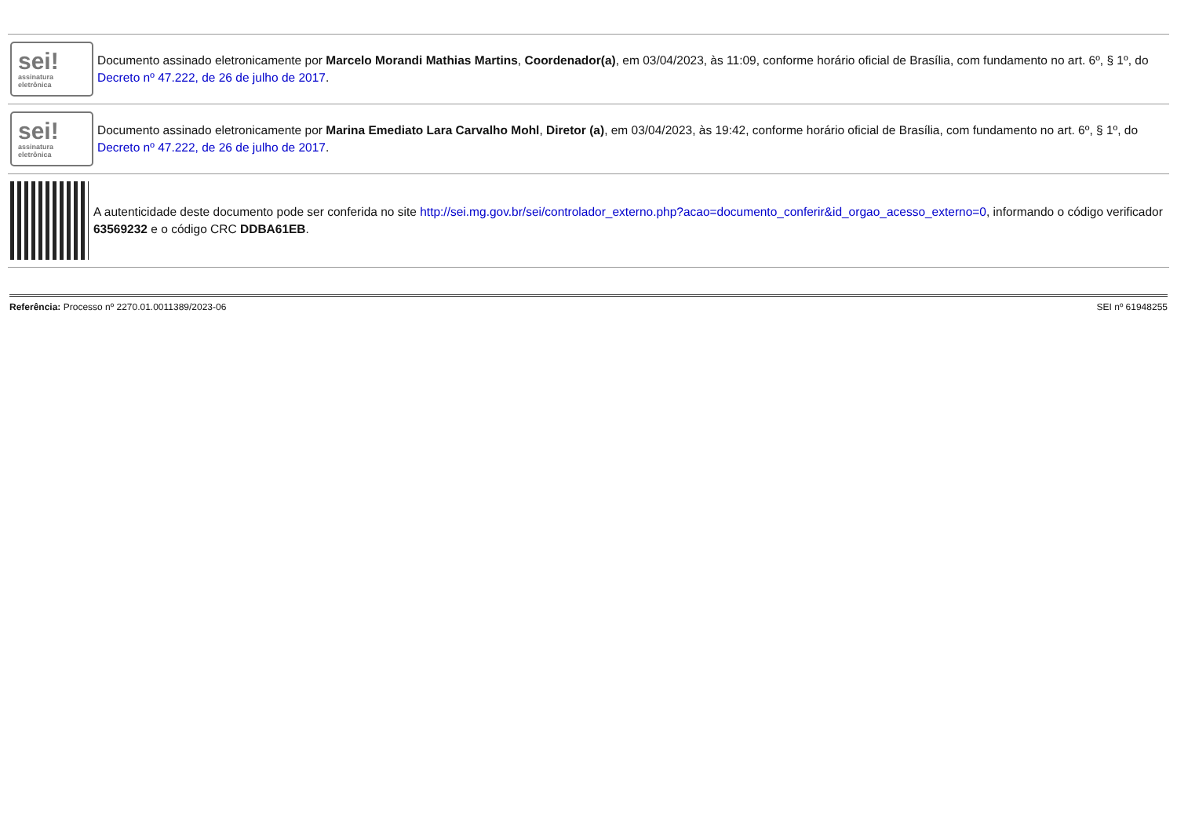sei!
assinatura
eletrônica
Documento assinado eletronicamente por Marcelo Morandi Mathias Martins, Coordenador(a), em 03/04/2023, às 11:09, conforme horário oficial de Brasília, com fundamento no art. 6º, § 1º, do Decreto nº 47.222, de 26 de julho de 2017.
sei!
assinatura
eletrônica
Documento assinado eletronicamente por Marina Emediato Lara Carvalho Mohl, Diretor (a), em 03/04/2023, às 19:42, conforme horário oficial de Brasília, com fundamento no art. 6º, § 1º, do Decreto nº 47.222, de 26 de julho de 2017.
A autenticidade deste documento pode ser conferida no site http://sei.mg.gov.br/sei/controlador_externo.php?acao=documento_conferir&id_orgao_acesso_externo=0, informando o código verificador 63569232 e o código CRC DDBA61EB.
Referência: Processo nº 2270.01.0011389/2023-06 SEI nº 61948255